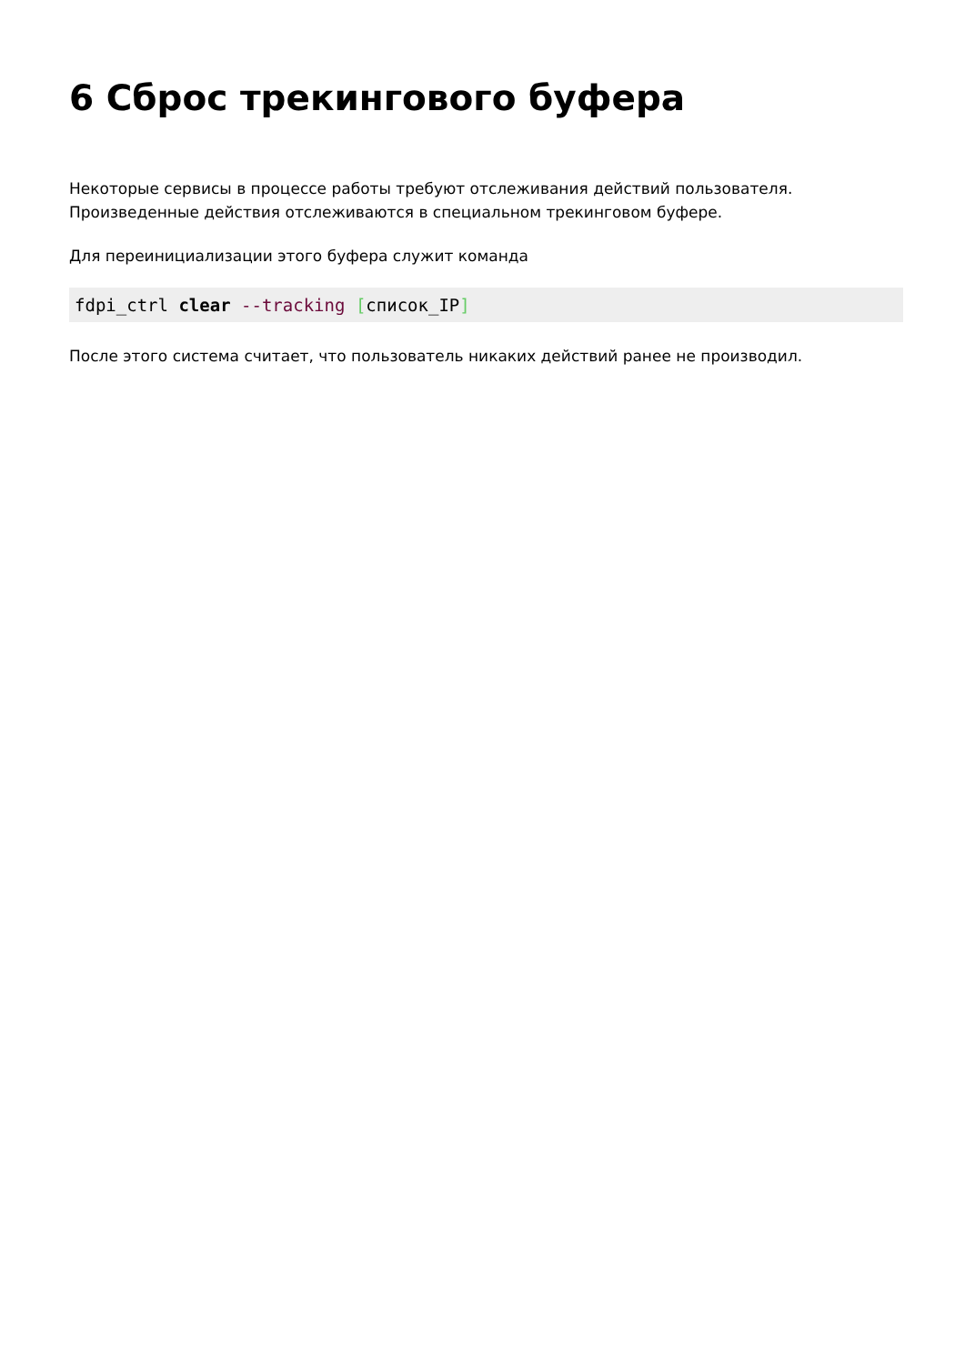6 Сброс трекингового буфера
Некоторые сервисы в процессе работы требуют отслеживания действий пользователя. Произведенные действия отслеживаются в специальном трекинговом буфере.
Для переинициализации этого буфера служит команда
fdpi_ctrl clear --tracking [список_IP]
После этого система считает, что пользователь никаких действий ранее не производил.